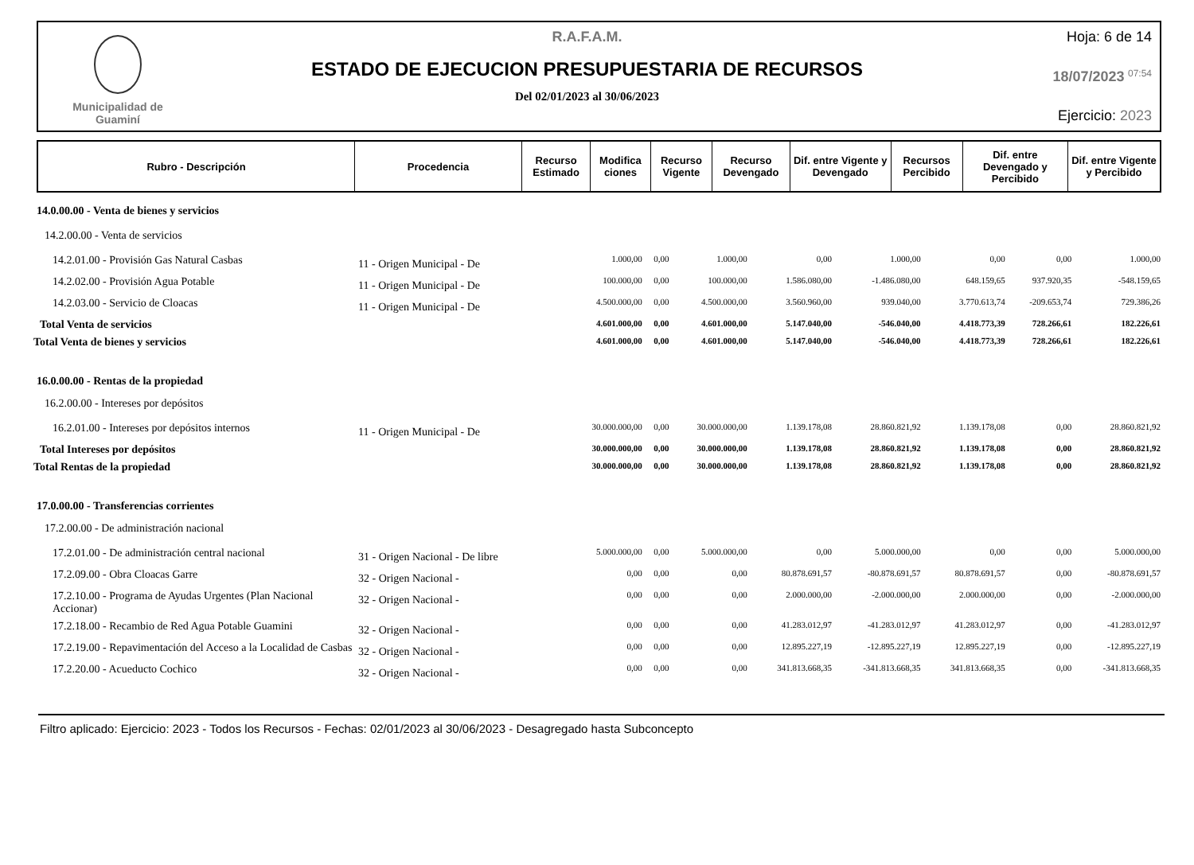Municipalidad de
Guaminí
R.A.F.A.M.
ESTADO DE EJECUCION PRESUPUESTARIA DE RECURSOS
Del 02/01/2023 al 30/06/2023
Hoja: 6 de 14
18/07/2023 <sup>07:54</sup>
Ejercicio: 2023
| Rubro - Descripción | Procedencia | Recurso Estimado | Modifica ciones | Recurso Vigente | Recurso Devengado | Dif. entre Vigente y Devengado | Recursos Percibido | Dif. entre Devengado y Percibido | Dif. entre Vigente y Percibido |
| --- | --- | --- | --- | --- | --- | --- | --- | --- | --- |
| 14.0.00.00 - Venta de bienes y servicios | | | | | | | | | |
| 14.2.00.00 - Venta de servicios | | | | | | | | | |
| 14.2.01.00 - Provisión Gas Natural Casbas | 11 - Origen Municipal - De | 1.000,00 | 0,00 | 1.000,00 | 0,00 | 1.000,00 | 0,00 | 0,00 | 1.000,00 |
| 14.2.02.00 - Provisión Agua Potable | 11 - Origen Municipal - De | 100.000,00 | 0,00 | 100.000,00 | 1.586.080,00 | -1.486.080,00 | 648.159,65 | 937.920,35 | -548.159,65 |
| 14.2.03.00 - Servicio de Cloacas | 11 - Origen Municipal - De | 4.500.000,00 | 0,00 | 4.500.000,00 | 3.560.960,00 | 939.040,00 | 3.770.613,74 | -209.653,74 | 729.386,26 |
| Total Venta de servicios | | 4.601.000,00 | 0,00 | 4.601.000,00 | 5.147.040,00 | -546.040,00 | 4.418.773,39 | 728.266,61 | 182.226,61 |
| Total Venta de bienes y servicios | | 4.601.000,00 | 0,00 | 4.601.000,00 | 5.147.040,00 | -546.040,00 | 4.418.773,39 | 728.266,61 | 182.226,61 |
| 16.0.00.00 - Rentas de la propiedad | | | | | | | | | |
| 16.2.00.00 - Intereses por depósitos | | | | | | | | | |
| 16.2.01.00 - Intereses por depósitos internos | 11 - Origen Municipal - De | 30.000.000,00 | 0,00 | 30.000.000,00 | 1.139.178,08 | 28.860.821,92 | 1.139.178,08 | 0,00 | 28.860.821,92 |
| Total Intereses por depósitos | | 30.000.000,00 | 0,00 | 30.000.000,00 | 1.139.178,08 | 28.860.821,92 | 1.139.178,08 | 0,00 | 28.860.821,92 |
| Total Rentas de la propiedad | | 30.000.000,00 | 0,00 | 30.000.000,00 | 1.139.178,08 | 28.860.821,92 | 1.139.178,08 | 0,00 | 28.860.821,92 |
| 17.0.00.00 - Transferencias corrientes | | | | | | | | | |
| 17.2.00.00 - De administración nacional | | | | | | | | | |
| 17.2.01.00 - De administración central nacional | 31 - Origen Nacional - De libre | 5.000.000,00 | 0,00 | 5.000.000,00 | 0,00 | 5.000.000,00 | 0,00 | 0,00 | 5.000.000,00 |
| 17.2.09.00 - Obra Cloacas Garre | 32 - Origen Nacional - | 0,00 | 0,00 | 0,00 | 80.878.691,57 | -80.878.691,57 | 80.878.691,57 | 0,00 | -80.878.691,57 |
| 17.2.10.00 - Programa de Ayudas Urgentes (Plan Nacional Accionar) | 32 - Origen Nacional - | 0,00 | 0,00 | 0,00 | 2.000.000,00 | -2.000.000,00 | 2.000.000,00 | 0,00 | -2.000.000,00 |
| 17.2.18.00 - Recambio de Red Agua Potable Guamini | 32 - Origen Nacional - | 0,00 | 0,00 | 0,00 | 41.283.012,97 | -41.283.012,97 | 41.283.012,97 | 0,00 | -41.283.012,97 |
| 17.2.19.00 - Repavimentación del Acceso a la Localidad de Casbas | 32 - Origen Nacional - | 0,00 | 0,00 | 0,00 | 12.895.227,19 | -12.895.227,19 | 12.895.227,19 | 0,00 | -12.895.227,19 |
| 17.2.20.00 - Acueducto Cochico | 32 - Origen Nacional - | 0,00 | 0,00 | 0,00 | 341.813.668,35 | -341.813.668,35 | 341.813.668,35 | 0,00 | -341.813.668,35 |
Filtro aplicado: Ejercicio: 2023 - Todos los Recursos - Fechas: 02/01/2023 al 30/06/2023 - Desagregado hasta Subconcepto